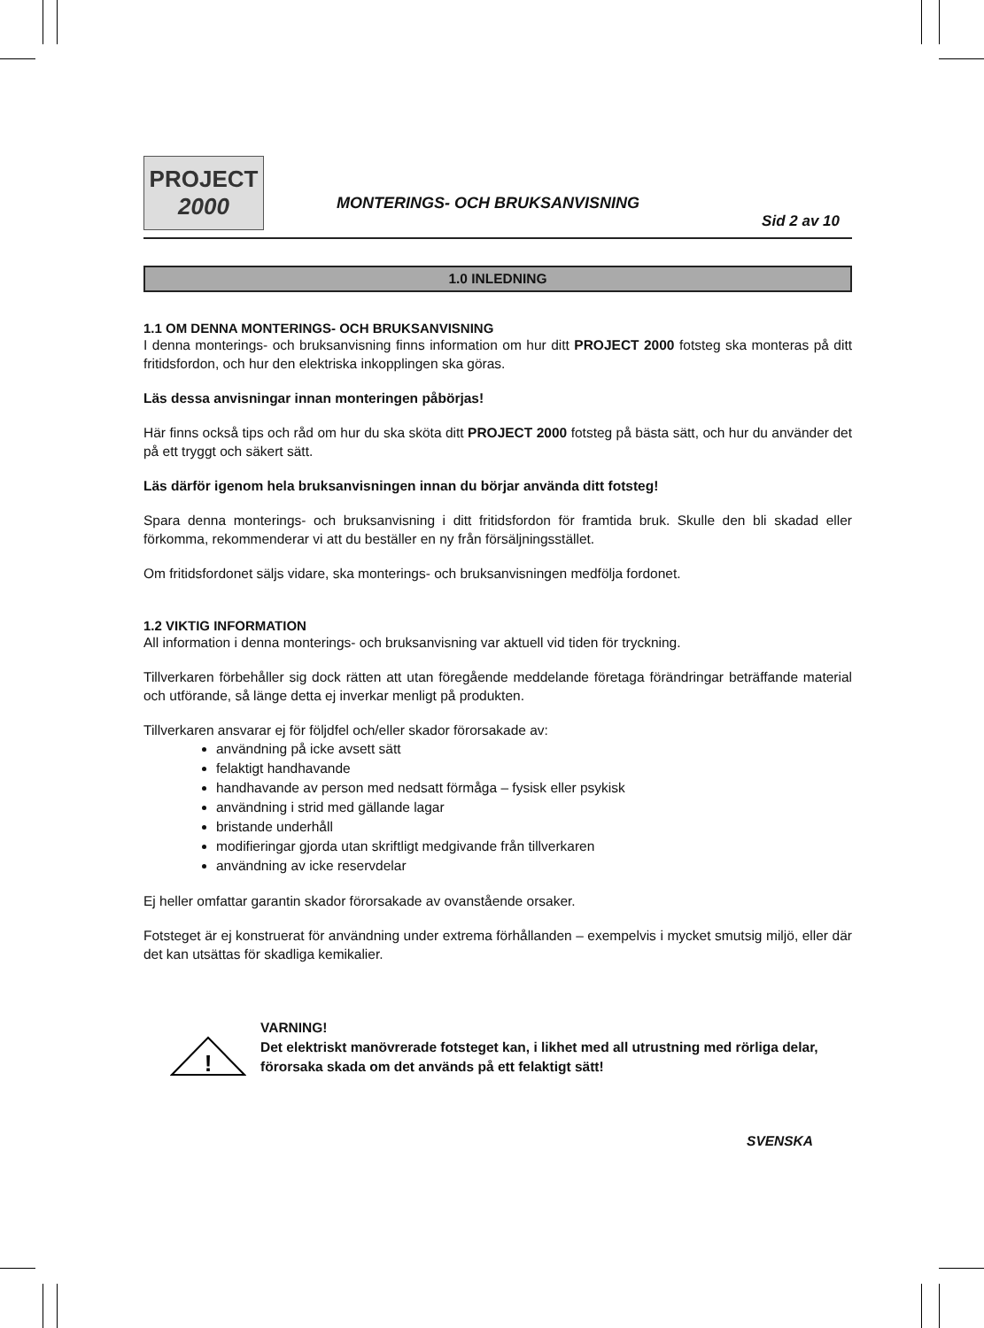PROJECT
2000
MONTERINGS- OCH BRUKSANVISNING
Sid 2 av 10
1.0 INLEDNING
1.1 OM DENNA MONTERINGS- OCH BRUKSANVISNING
I denna monterings- och bruksanvisning finns information om hur ditt PROJECT 2000 fotsteg ska monteras på ditt fritidsfordon, och hur den elektriska inkopplingen ska göras.
Läs dessa anvisningar innan monteringen påbörjas!
Här finns också tips och råd om hur du ska sköta ditt PROJECT 2000 fotsteg på bästa sätt, och hur du använder det på ett tryggt och säkert sätt.
Läs därför igenom hela bruksanvisningen innan du börjar använda ditt fotsteg!
Spara denna monterings- och bruksanvisning i ditt fritidsfordon för framtida bruk. Skulle den bli skadad eller förkomma, rekommenderar vi att du beställer en ny från försäljningsstället.
Om fritidsfordonet säljs vidare, ska monterings- och bruksanvisningen medfölja fordonet.
1.2 VIKTIG INFORMATION
All information i denna monterings- och bruksanvisning var aktuell vid tiden för tryckning.
Tillverkaren förbehåller sig dock rätten att utan föregående meddelande företaga förändringar beträffande material och utförande, så länge detta ej inverkar menligt på produkten.
Tillverkaren ansvarar ej för följdfel och/eller skador förorsakade av:
användning på icke avsett sätt
felaktigt handhavande
handhavande av person med nedsatt förmåga – fysisk eller psykisk
användning i strid med gällande lagar
bristande underhåll
modifieringar gjorda utan skriftligt medgivande från tillverkaren
användning av icke reservdelar
Ej heller omfattar garantin skador förorsakade av ovanstående orsaker.
Fotsteget är ej konstruerat för användning under extrema förhållanden – exempelvis i mycket smutsig miljö, eller där det kan utsättas för skadliga kemikalier.
!
VARNING!
Det elektriskt manövrerade fotsteget kan, i likhet med all utrustning med rörliga delar, förorsaka skada om det används på ett felaktigt sätt!
SVENSKA